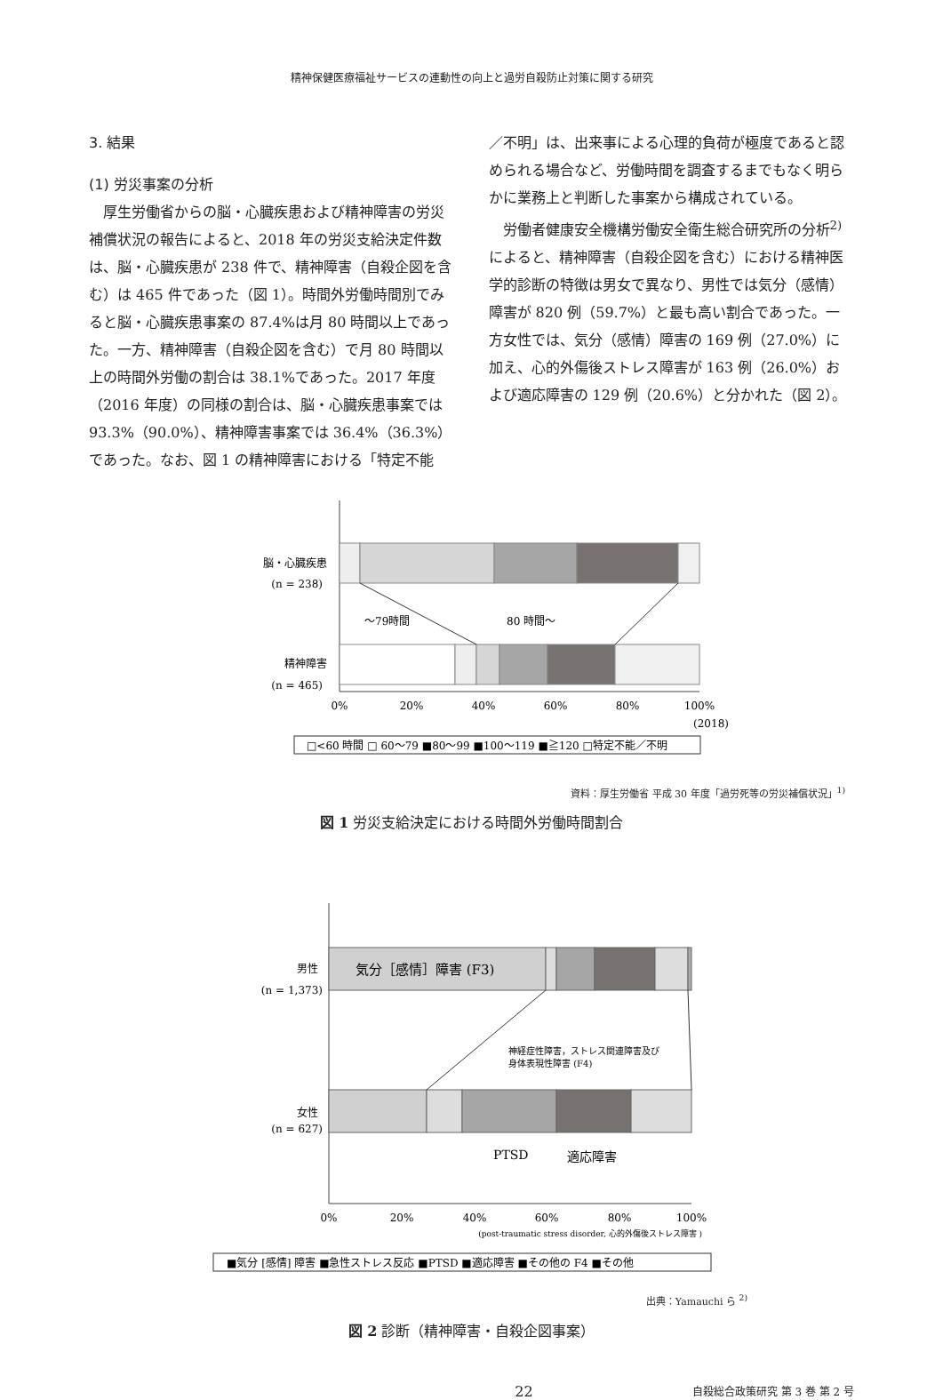精神保健医療福祉サービスの連動性の向上と過労自殺防止対策に関する研究
3. 結果
(1) 労災事案の分析
厚生労働省からの脳・心臓疾患および精神障害の労災補償状況の報告によると、2018 年の労災支給決定件数は、脳・心臓疾患が 238 件で、精神障害（自殺企図を含む）は 465 件であった（図 1）。時間外労働時間別でみると脳・心臓疾患事案の 87.4%は月 80 時間以上であった。一方、精神障害（自殺企図を含む）で月 80 時間以上の時間外労働の割合は 38.1%であった。2017 年度（2016 年度）の同様の割合は、脳・心臓疾患事案では 93.3%（90.0%）、精神障害事案では 36.4%（36.3%）であった。なお、図 1 の精神障害における「特定不能
／不明」は、出来事による心理的負荷が極度であると認められる場合など、労働時間を調査するまでもなく明らかに業務上と判断した事案から構成されている。
労働者健康安全機構労働安全衛生総合研究所の分析<sup>2)</sup>によると、精神障害（自殺企図を含む）における精神医学的診断の特徴は男女で異なり、男性では気分（感情）障害が 820 例（59.7%）と最も高い割合であった。一方女性では、気分（感情）障害の 169 例（27.0%）に加え、心的外傷後ストレス障害が 163 例（26.0%）および適応障害の 129 例（20.6%）と分かれた（図 2）。
脳・心臓疾患
(n = 238)
精神障害
(n = 465)
～79時間
80 時間～
0%
20%
40%
60%
80%
100%
(2018)
□<60 時間 □ 60～79 ■80～99 ■100～119 ■≧120 □特定不能／不明
資料：厚生労働省 平成 30 年度「過労死等の労災補償状況」<sup>1)</sup>
図 1 労災支給決定における時間外労働時間割合
気分［感情］障害 (F3)
男性
(n = 1,373)
神経症性障害，ストレス関連障害及び
身体表現性障害 (F4)
女性
(n = 627)
PTSD
適応障害
0%
20%
40%
60%
80%
100%
(post-traumatic stress disorder, 心的外傷後ストレス障害 )
■気分 [感情] 障害 ■急性ストレス反応 ■PTSD ■適応障害 ■その他の F4 ■その他
出典：Yamauchi ら <sup>2)</sup>
図 2 診断（精神障害・自殺企図事案）
22 自殺総合政策研究 第 3 巻 第 2 号